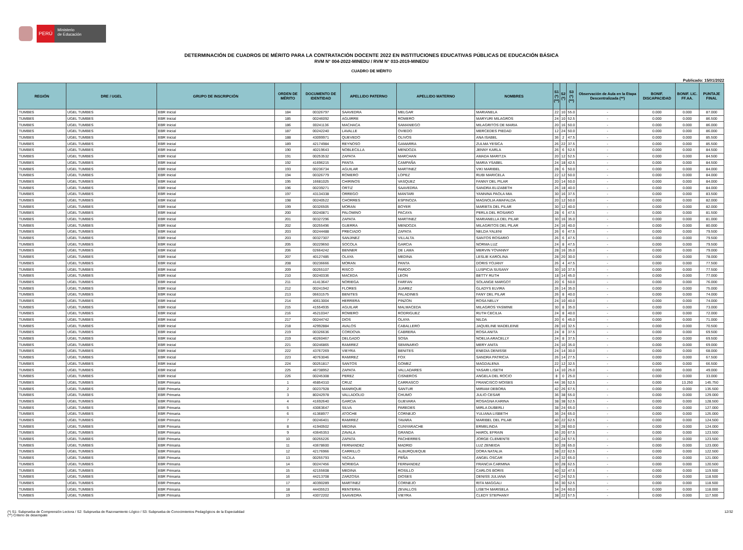PERÚ
Ministerio
de Educación
DETERMINACIÓN DE CUADROS DE MÉRITO PARA LA CONTRATACIÓN DOCENTE 2022 EN INSTITUCIONES EDUCATIVAS PÚBLICAS DE EDUCACIÓN BÁSICA
RVM N° 004-2022-MINEDU / RVM N° 033-2019-MINEDU
CUADRO DE MÉRITO
Publicado: 15/01/2022
| REGIÓN | DRE / UGEL | GRUPO DE INSCRIPCIÓN | ORDEN DE MÉRITO | DOCUMENTO DE IDENTIDAD | APELLIDO PATERNO | APELLIDO MATERNO | NOMBRES | S1 (*) (**) | S2 (*) | S3 (*) (**) | Observación de Aula en la Etapa Descentralizada (**) | BONIF. DISCAPACIDAD | BONIF. LIC. FF.AA. | PUNTAJE FINAL |
| --- | --- | --- | --- | --- | --- | --- | --- | --- | --- | --- | --- | --- | --- | --- |
| TUMBES | UGEL TUMBES | EBR Inicial | 184 | 00326797 | SAAVEDRA | MELGAR | MARIANELA | 22 | 10 | 55.0 | - | 0.000 | 0.000 | 87.000 |
| TUMBES | UGEL TUMBES | EBR Inicial | 185 | 00246092 | AGUIRRE | ROMERO | MARYURI MILAGROS | 24 | 10 | 52.5 | - | 0.000 | 0.000 | 86.500 |
| TUMBES | UGEL TUMBES | EBR Inicial | 186 | 00241136 | MACHACA | SAMANIEGO | MILAGRITOS DE MARIA | 20 | 16 | 50.0 | - | 0.000 | 0.000 | 86.000 |
| TUMBES | UGEL TUMBES | EBR Inicial | 187 | 00242240 | LAVALLE | OVIEDO | MERCEDES PIEDAD | 12 | 24 | 50.0 | - | 0.000 | 0.000 | 86.000 |
| TUMBES | UGEL TUMBES | EBR Inicial | 188 | 43099971 | QUEVEDO | OLIVOS | ANA ISABEL | 36 | 2 | 47.5 | - | 0.000 | 0.000 | 85.500 |
| TUMBES | UGEL TUMBES | EBR Inicial | 189 | 42174984 | REYNOSO | GAMARRA | ZULMA YESICA | 26 | 22 | 37.5 | - | 0.000 | 0.000 | 85.500 |
| TUMBES | UGEL TUMBES | EBR Inicial | 190 | 40219643 | NOBLECILLA | MENDOZA | JENNY KARLA | 26 | 6 | 52.5 | - | 0.000 | 0.000 | 84.500 |
| TUMBES | UGEL TUMBES | EBR Inicial | 191 | 00253532 | ZAPATA | MARCHAN | AMADA MARITZA | 20 | 12 | 52.5 | - | 0.000 | 0.000 | 84.500 |
| TUMBES | UGEL TUMBES | EBR Inicial | 192 | 41696215 | PANTA | CAMPAÑA | MARIA YSABEL | 24 | 18 | 42.5 | - | 0.000 | 0.000 | 84.500 |
| TUMBES | UGEL TUMBES | EBR Inicial | 193 | 00236734 | AGUILAR | MARTINEZ | VIKI MARIBEL | 28 | 6 | 50.0 | - | 0.000 | 0.000 | 84.000 |
| TUMBES | UGEL TUMBES | EBR Inicial | 194 | 00326779 | ROMERO | LOPEZ | RUBI MARICELA | 22 | 12 | 50.0 | - | 0.000 | 0.000 | 84.000 |
| TUMBES | UGEL TUMBES | EBR Inicial | 195 | 16681025 | CHIRINOS | VASQUEZ | FANNY DEL PILAR | 20 | 14 | 50.0 | - | 0.000 | 0.000 | 84.000 |
| TUMBES | UGEL TUMBES | EBR Inicial | 196 | 00239271 | ORTIZ | SAAVEDRA | SANDRA ELIZABETH | 26 | 18 | 40.0 | - | 0.000 | 0.000 | 84.000 |
| TUMBES | UGEL TUMBES | EBR Inicial | 197 | 43134338 | ORREGO | MANTARI | YANNINA PAOLA MIA | 30 | 16 | 37.5 | - | 0.000 | 0.000 | 83.500 |
| TUMBES | UGEL TUMBES | EBR Inicial | 198 | 00240522 | CHORRES | ESPINOZA | MAGNOLIA AMAFALDA | 20 | 12 | 50.0 | - | 0.000 | 0.000 | 82.000 |
| TUMBES | UGEL TUMBES | EBR Inicial | 199 | 00326505 | MORAN | BOYER | MARIETA DEL PILAR | 30 | 12 | 40.0 | - | 0.000 | 0.000 | 82.000 |
| TUMBES | UGEL TUMBES | EBR Inicial | 200 | 00240871 | PALOMINO | PACAYA | PERLA DEL ROSARIO | 28 | 6 | 47.5 | - | 0.000 | 0.000 | 81.500 |
| TUMBES | UGEL TUMBES | EBR Inicial | 201 | 00327296 | ZAPATA | MARTINEZ | MARIANELLA DEL PILAR | 30 | 16 | 35.0 | - | 0.000 | 0.000 | 81.000 |
| TUMBES | UGEL TUMBES | EBR Inicial | 202 | 00255496 | GUERRA | MENDOZA | MILAGRITOS DEL PILAR | 24 | 16 | 40.0 | - | 0.000 | 0.000 | 80.000 |
| TUMBES | UGEL TUMBES | EBR Inicial | 203 | 00244488 | PRECIADO | ZAPATA | NELDA YALENI | 26 | 6 | 47.5 | - | 0.000 | 0.000 | 79.500 |
| TUMBES | UGEL TUMBES | EBR Inicial | 203 | 00327307 | SANJINEZ | VILLALTA | SANTOS ROSARIO | 26 | 6 | 47.5 | - | 0.000 | 0.000 | 79.500 |
| TUMBES | UGEL TUMBES | EBR Inicial | 205 | 00229650 | SOCOLA | GARCIA | NORMA LUZ | 24 | 8 | 47.5 | - | 0.000 | 0.000 | 79.500 |
| TUMBES | UGEL TUMBES | EBR Inicial | 206 | 02664242 | BENNER | DE LAMA | MERVIN YOVANNY | 28 | 16 | 35.0 | - | 0.000 | 0.000 | 79.000 |
| TUMBES | UGEL TUMBES | EBR Inicial | 207 | 40127485 | OLAYA | MEDINA | LESLIE KAROLINA | 28 | 20 | 30.0 | - | 0.000 | 0.000 | 78.000 |
| TUMBES | UGEL TUMBES | EBR Inicial | 208 | 00236666 | MORAN | PANTA | DORIS YOJANY | 26 | 4 | 47.5 | - | 0.000 | 0.000 | 77.500 |
| TUMBES | UGEL TUMBES | EBR Inicial | 209 | 00255107 | RISCO | PARDO | LUSPICIA SUSANY | 30 | 10 | 37.5 | - | 0.000 | 0.000 | 77.500 |
| TUMBES | UGEL TUMBES | EBR Inicial | 210 | 00240336 | MACEDA | LEON | BETTY RUTH | 18 | 14 | 45.0 | - | 0.000 | 0.000 | 77.000 |
| TUMBES | UGEL TUMBES | EBR Inicial | 211 | 41413647 | NORIEGA | FARFAN | SOLANGE MARGOT | 20 | 6 | 50.0 | - | 0.000 | 0.000 | 76.000 |
| TUMBES | UGEL TUMBES | EBR Inicial | 212 | 00241942 | FLORES | JUAREZ | GLADYS ELVIRA | 26 | 14 | 35.0 | - | 0.000 | 0.000 | 75.000 |
| TUMBES | UGEL TUMBES | EBR Inicial | 213 | 06631575 | BENITES | PALADINES | FANY DEL PILAR | 26 | 8 | 40.0 | - | 0.000 | 0.000 | 74.000 |
| TUMBES | UGEL TUMBES | EBR Inicial | 214 | 40613004 | HERRERA | PINZON | ROSA NELLY | 24 | 10 | 40.0 | - | 0.000 | 0.000 | 74.000 |
| TUMBES | UGEL TUMBES | EBR Inicial | 215 | 41554935 | AGUILAR | MALMACEDA | MILAGROS YASMINE | 30 | 8 | 35.0 | - | 0.000 | 0.000 | 73.000 |
| TUMBES | UGEL TUMBES | EBR Inicial | 216 | 45210347 | ROMERO | RODRIGUEZ | RUTH CECILIA | 24 | 8 | 40.0 | - | 0.000 | 0.000 | 72.000 |
| TUMBES | UGEL TUMBES | EBR Inicial | 217 | 00244742 | DIOS | OLAYA | NILDA | 20 | 6 | 45.0 | - | 0.000 | 0.000 | 71.000 |
| TUMBES | UGEL TUMBES | EBR Inicial | 218 | 42992884 | AVALOS | CABALLERO | JAQUELINE MADELEINE | 28 | 10 | 32.5 | - | 0.000 | 0.000 | 70.500 |
| TUMBES | UGEL TUMBES | EBR Inicial | 219 | 00326636 | CORDOVA | CABRERA | ROSA ANITA | 24 | 8 | 37.5 | - | 0.000 | 0.000 | 69.500 |
| TUMBES | UGEL TUMBES | EBR Inicial | 219 | 40260467 | DELGADO | SOSA | NOELIA ARACELLY | 24 | 8 | 37.5 | - | 0.000 | 0.000 | 69.500 |
| TUMBES | UGEL TUMBES | EBR Inicial | 221 | 00246865 | RAMIREZ | SEMINARIO | MERY ANITA | 24 | 10 | 35.0 | - | 0.000 | 0.000 | 69.000 |
| TUMBES | UGEL TUMBES | EBR Inicial | 222 | 43767269 | VIEYRA | BENITES | ENEDIA DENISSE | 24 | 14 | 30.0 | - | 0.000 | 0.000 | 68.000 |
| TUMBES | UGEL TUMBES | EBR Inicial | 223 | 40763046 | RAMIREZ | FOX | SANDRA PATRICIA | 26 | 14 | 27.5 | - | 0.000 | 0.000 | 67.500 |
| TUMBES | UGEL TUMBES | EBR Inicial | 224 | 00251817 | SANTOS | GOMEZ | MAGDALENA | 22 | 12 | 32.5 | - | 0.000 | 0.000 | 66.500 |
| TUMBES | UGEL TUMBES | EBR Inicial | 225 | 46738952 | ZAPATA | VALLADARES | YASARI LISETH | 14 | 10 | 25.0 | - | 0.000 | 0.000 | 49.000 |
| TUMBES | UGEL TUMBES | EBR Inicial | 226 | 00245308 | PEREZ | CISNEROS | ANGELA DEL ROCIO | 8 | 0 | 25.0 | - | 0.000 | 0.000 | 33.000 |
| TUMBES | UGEL TUMBES | EBR Primaria | 1 | 45854310 | CRUZ | CARRASCO | FRANCISCO MOISES | 44 | 36 | 52.5 | - | 0.000 | 13.250 | 145.750 |
| TUMBES | UGEL TUMBES | EBR Primaria | 2 | 00237928 | MANRIQUE | SANTUR | MIRIAM DEBORA | 42 | 26 | 67.5 | - | 0.000 | 0.000 | 135.500 |
| TUMBES | UGEL TUMBES | EBR Primaria | 3 | 80242978 | VALLADOLID | CHUMO | JULIO CESAR | 36 | 38 | 55.0 | - | 0.000 | 0.000 | 129.000 |
| TUMBES | UGEL TUMBES | EBR Primaria | 4 | 41692640 | GARCIA | GUEVARA | ROSAGNA KARINA | 38 | 38 | 52.5 | - | 0.000 | 0.000 | 128.500 |
| TUMBES | UGEL TUMBES | EBR Primaria | 5 | 43063647 | SILVA | PAREDES | MIRLA DUBERLI | 38 | 24 | 65.0 | - | 0.000 | 0.000 | 127.000 |
| TUMBES | UGEL TUMBES | EBR Primaria | 6 | 41368977 | ATOCHE | CORNEJO | YULIANA LISBETH | 36 | 24 | 65.0 | - | 0.000 | 0.000 | 125.000 |
| TUMBES | UGEL TUMBES | EBR Primaria | 7 | 00246401 | RAMIREZ | TAVARA | MARIBEL DEL PILAR | 40 | 22 | 62.5 | - | 0.000 | 0.000 | 124.500 |
| TUMBES | UGEL TUMBES | EBR Primaria | 8 | 41940502 | MEDINA | CUNYARACHE | ERMELINDA | 36 | 28 | 60.0 | - | 0.000 | 0.000 | 124.000 |
| TUMBES | UGEL TUMBES | EBR Primaria | 9 | 43645353 | ZAVALA | GRANDA | HAROL EFRAIN | 36 | 20 | 67.5 | - | 0.000 | 0.000 | 123.500 |
| TUMBES | UGEL TUMBES | EBR Primaria | 10 | 00255226 | ZAPATA | PACHERRES | JORGE CLEMENTE | 42 | 24 | 57.5 | - | 0.000 | 0.000 | 123.500 |
| TUMBES | UGEL TUMBES | EBR Primaria | 11 | 43678600 | FERNANDEZ | MADRID | LUZ ZENEIDA | 30 | 28 | 65.0 | - | 0.000 | 0.000 | 123.000 |
| TUMBES | UGEL TUMBES | EBR Primaria | 12 | 42176966 | CARRILLO | ALBURQUEQUE | DORA NATALIA | 38 | 22 | 62.5 | - | 0.000 | 0.000 | 122.500 |
| TUMBES | UGEL TUMBES | EBR Primaria | 13 | 00255793 | YACILA | PEÑA | ANGEL OSCAR | 24 | 32 | 65.0 | - | 0.000 | 0.000 | 121.000 |
| TUMBES | UGEL TUMBES | EBR Primaria | 14 | 00247456 | NORIEGA | FERNANDEZ | FRANCIA CARMINA | 30 | 28 | 62.5 | - | 0.000 | 0.000 | 120.500 |
| TUMBES | UGEL TUMBES | EBR Primaria | 15 | 42155608 | MEDINA | ROSILLO | CARLOS BORIS | 40 | 32 | 47.5 | - | 0.000 | 0.000 | 119.500 |
| TUMBES | UGEL TUMBES | EBR Primaria | 16 | 44213708 | ZARZOSA | DIOSES | DENISS JULIANA | 42 | 24 | 52.5 | - | 0.000 | 0.000 | 118.500 |
| TUMBES | UGEL TUMBES | EBR Primaria | 17 | 40390289 | MARTINEZ | CORNEJO | RITA MAGGALI | 36 | 30 | 52.5 | - | 0.000 | 0.000 | 118.500 |
| TUMBES | UGEL TUMBES | EBR Primaria | 18 | 44435523 | RENTERIA | ZEVALLOS | LISETH MARISELA | 34 | 24 | 60.0 | - | 0.000 | 0.000 | 118.000 |
| TUMBES | UGEL TUMBES | EBR Primaria | 19 | 43072202 | SAAVEDRA | VIEYRA | CLEDY STEPHANY | 38 | 22 | 57.5 | - | 0.000 | 0.000 | 117.500 |
(*) S1: Subprueba de Comprensión Lectora / S2: Subprueba de Razonamiento Lógico / S3: Subprueba de Conocimientos Pedagógicos de la Especialidad
(**) Criterio de desempate
12/32